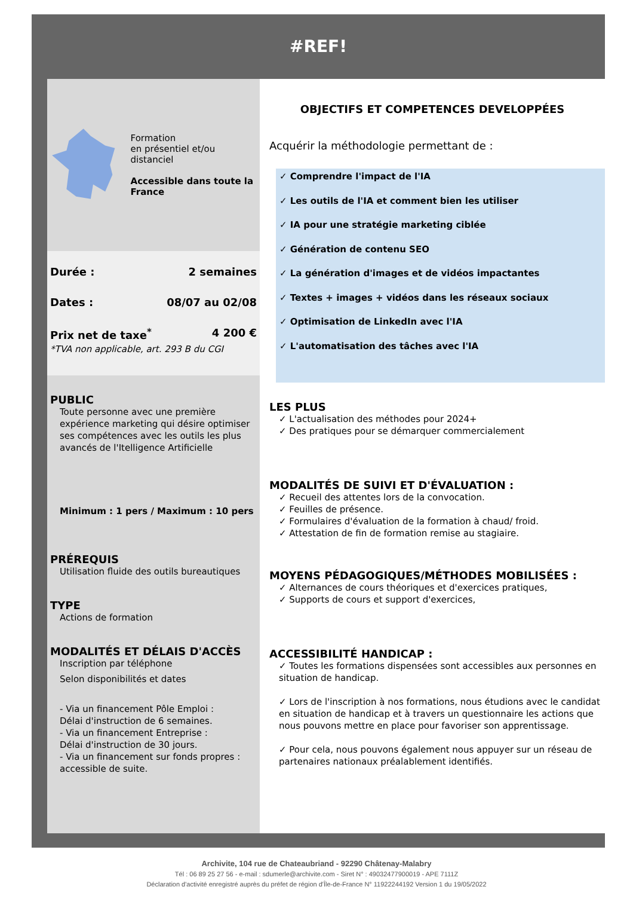#REF!
Formation
en présentiel et/ou
distanciel
Accessible dans toute la France
Durée : 2 semaines
Dates : 08/07 au 02/08
Prix net de taxe<sup>*</sup> 4 200 €
*TVA non applicable, art. 293 B du CGI
PUBLIC
Toute personne avec une première expérience marketing qui désire optimiser ses compétences avec les outils les plus avancés de l'Itelligence Artificielle
Minimum : 1 pers / Maximum : 10 pers
PRÉREQUIS
Utilisation fluide des outils bureautiques
TYPE
Actions de formation
MODALITÉS ET DÉLAIS D'ACCÈS
Inscription par téléphone
Selon disponibilités et dates
- Via un financement Pôle Emploi :
Délai d'instruction de 6 semaines.
- Via un financement Entreprise :
Délai d'instruction de 30 jours.
- Via un financement sur fonds propres : accessible de suite.
OBJECTIFS ET COMPETENCES DEVELOPPÉES
Acquérir la méthodologie permettant de :
✓ Comprendre l'impact de l'IA
✓ Les outils de l'IA et comment bien les utiliser
✓ IA pour une stratégie marketing ciblée
✓ Génération de contenu SEO
✓ La génération d'images et de vidéos impactantes
✓ Textes + images + vidéos dans les réseaux sociaux
✓ Optimisation de LinkedIn avec l'IA
✓ L'automatisation des tâches avec l'IA
LES PLUS
✓ L'actualisation des méthodes pour 2024+
✓ Des pratiques pour se démarquer commercialement
MODALITÉS DE SUIVI ET D'ÉVALUATION :
✓ Recueil des attentes lors de la convocation.
✓ Feuilles de présence.
✓ Formulaires d'évaluation de la formation à chaud/ froid.
✓ Attestation de fin de formation remise au stagiaire.
MOYENS PÉDAGOGIQUES/MÉTHODES MOBILISÉES :
✓ Alternances de cours théoriques et d'exercices pratiques,
✓ Supports de cours et support d'exercices,
ACCESSIBILITÉ HANDICAP :
✓ Toutes les formations dispensées sont accessibles aux personnes en situation de handicap.
✓ Lors de l'inscription à nos formations, nous étudions avec le candidat en situation de handicap et à travers un questionnaire les actions que nous pouvons mettre en place pour favoriser son apprentissage.
✓ Pour cela, nous pouvons également nous appuyer sur un réseau de partenaires nationaux préalablement identifiés.
Archivite, 104 rue de Chateaubriand - 92290 Châtenay-Malabry
Tél : 06 89 25 27 56 - e-mail : sdumerle@archivite.com - Siret N° : 49032477900019 - APE 7111Z
Déclaration d'activité enregistré auprès du préfet de région d'Île-de-France N° 11922244192 Version 1 du 19/05/2022